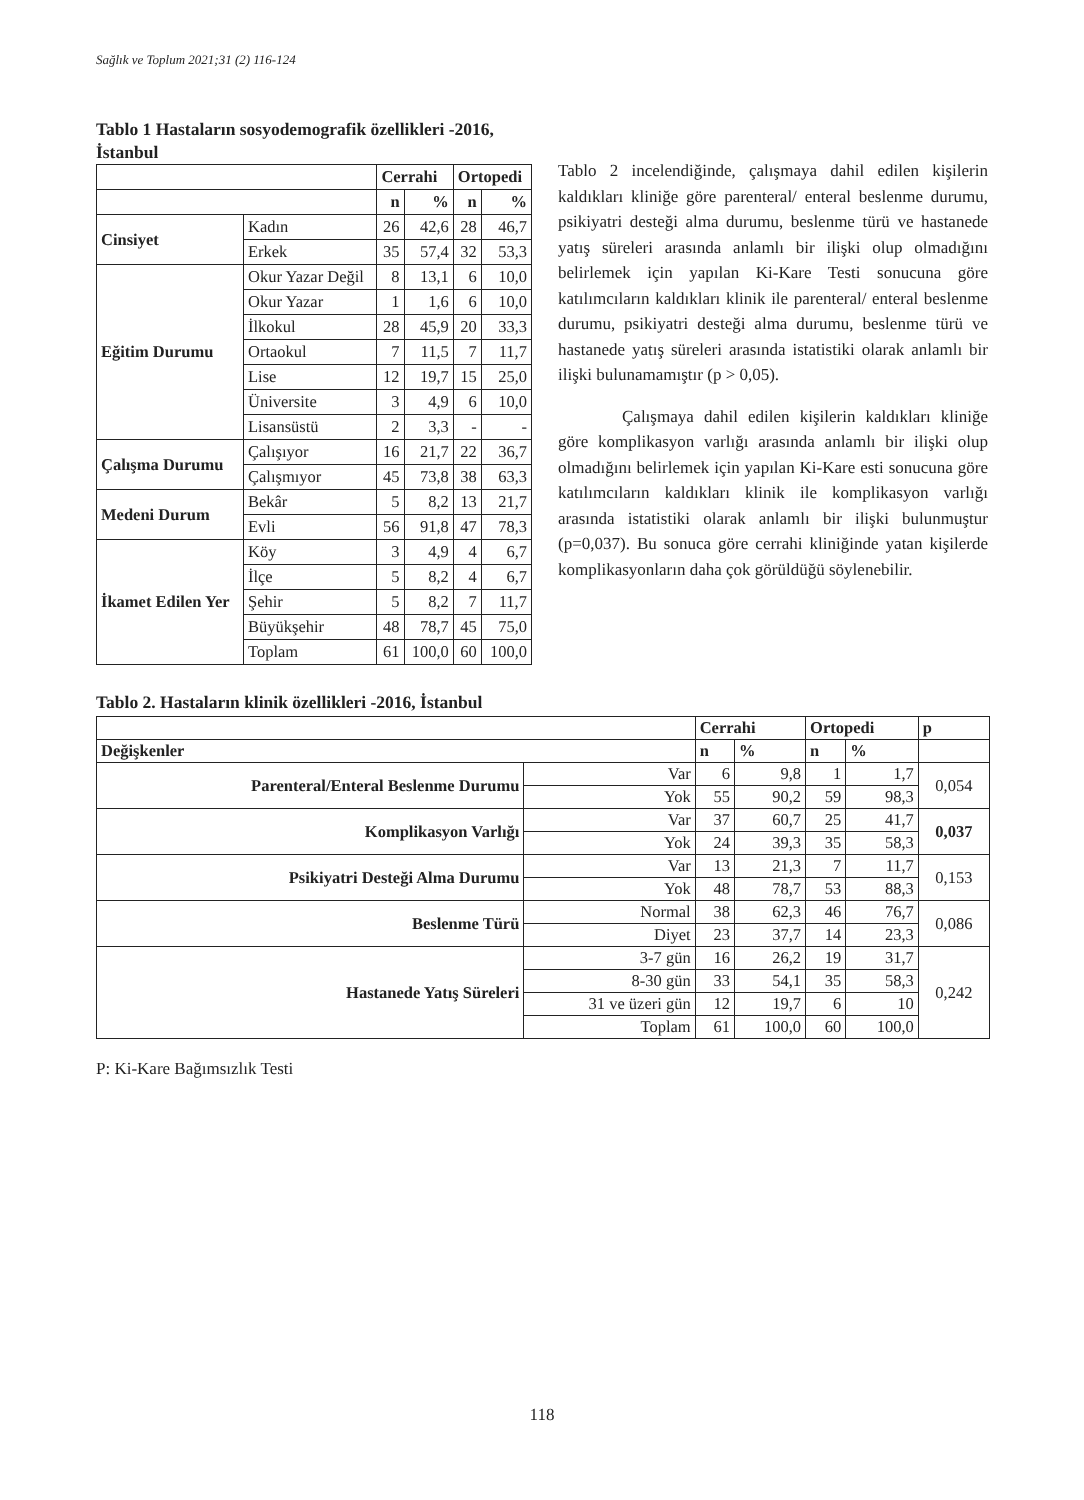Sağlık ve Toplum 2021;31 (2) 116-124
Tablo 1 Hastaların sosyodemografik özellikleri -2016, İstanbul
| | | Cerrahi | | Ortopedi | |
| | | n | % | n | % |
| Cinsiyet | Kadın | 26 | 42,6 | 28 | 46,7 |
| | Erkek | 35 | 57,4 | 32 | 53,3 |
| Eğitim Durumu | Okur Yazar Değil | 8 | 13,1 | 6 | 10,0 |
| | Okur Yazar | 1 | 1,6 | 6 | 10,0 |
| | İlkokul | 28 | 45,9 | 20 | 33,3 |
| | Ortaokul | 7 | 11,5 | 7 | 11,7 |
| | Lise | 12 | 19,7 | 15 | 25,0 |
| | Üniversite | 3 | 4,9 | 6 | 10,0 |
| | Lisansüstü | 2 | 3,3 | - | - |
| Çalışma Durumu | Çalışıyor | 16 | 21,7 | 22 | 36,7 |
| | Çalışmıyor | 45 | 73,8 | 38 | 63,3 |
| Medeni Durum | Bekâr | 5 | 8,2 | 13 | 21,7 |
| | Evli | 56 | 91,8 | 47 | 78,3 |
| İkamet Edilen Yer | Köy | 3 | 4,9 | 4 | 6,7 |
| | İlçe | 5 | 8,2 | 4 | 6,7 |
| | Şehir | 5 | 8,2 | 7 | 11,7 |
| | Büyükşehir | 48 | 78,7 | 45 | 75,0 |
| | Toplam | 61 | 100,0 | 60 | 100,0 |
Tablo 2 incelendiğinde, çalışmaya dahil edilen kişilerin kaldıkları kliniğe göre parenteral/ enteral beslenme durumu, psikiyatri desteği alma durumu, beslenme türü ve hastanede yatış süreleri arasında anlamlı bir ilişki olup olmadığını belirlemek için yapılan Ki-Kare Testi sonucuna göre katılımcıların kaldıkları klinik ile parenteral/ enteral beslenme durumu, psikiyatri desteği alma durumu, beslenme türü ve hastanede yatış süreleri arasında istatistiki olarak anlamlı bir ilişki bulunamamıştır (p > 0,05).
Çalışmaya dahil edilen kişilerin kaldıkları kliniğe göre komplikasyon varlığı arasında anlamlı bir ilişki olup olmadığını belirlemek için yapılan Ki-Kare esti sonucuna göre katılımcıların kaldıkları klinik ile komplikasyon varlığı arasında istatistiki olarak anlamlı bir ilişki bulunmuştur (p=0,037). Bu sonuca göre cerrahi kliniğinde yatan kişilerde komplikasyonların daha çok görüldüğü söylenebilir.
Tablo 2. Hastaların klinik özellikleri -2016, İstanbul
| | | Cerrahi | | Ortopedi | | p |
| Değişkenler | | n | % | n | % | |
| Parenteral/Enteral Beslenme Durumu | Var | 6 | 9,8 | 1 | 1,7 | 0,054 |
| | Yok | 55 | 90,2 | 59 | 98,3 | |
| Komplikasyon Varlığı | Var | 37 | 60,7 | 25 | 41,7 | 0,037 |
| | Yok | 24 | 39,3 | 35 | 58,3 | |
| Psikiyatri Desteği Alma Durumu | Var | 13 | 21,3 | 7 | 11,7 | 0,153 |
| | Yok | 48 | 78,7 | 53 | 88,3 | |
| Beslenme Türü | Normal | 38 | 62,3 | 46 | 76,7 | 0,086 |
| | Diyet | 23 | 37,7 | 14 | 23,3 | |
| Hastanede Yatış Süreleri | 3-7 gün | 16 | 26,2 | 19 | 31,7 | 0,242 |
| | 8-30 gün | 33 | 54,1 | 35 | 58,3 | |
| | 31 ve üzeri gün | 12 | 19,7 | 6 | 10 | |
| | Toplam | 61 | 100,0 | 60 | 100,0 | |
P: Ki-Kare Bağımsızlık Testi
118